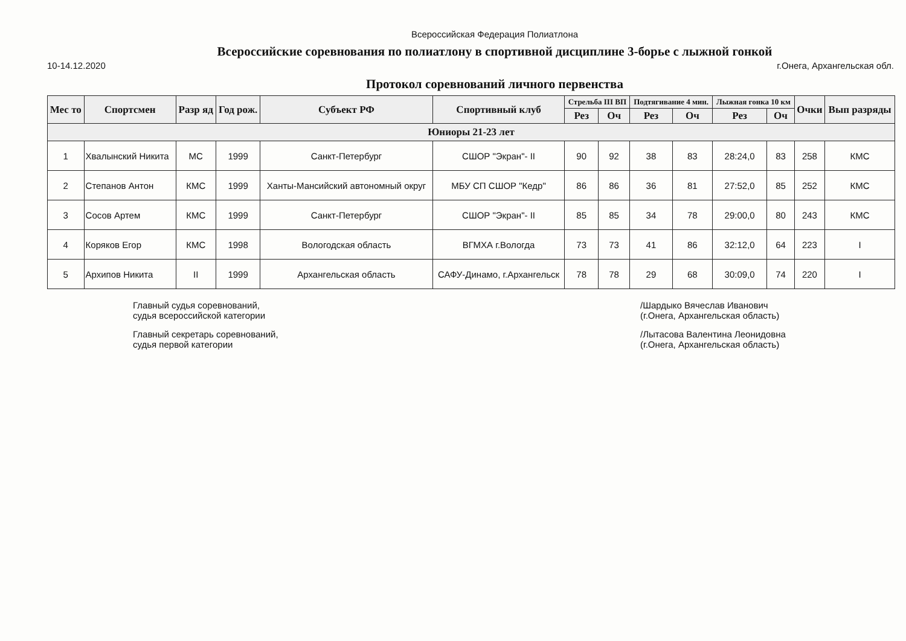Всероссийская Федерация Полиатлона
Всероссийские соревнования по полиатлону в спортивной дисциплине 3-борье с лыжной гонкой
10-14.12.2020 г.Онега, Архангельская обл.
Протокол соревнований личного первенства
| Мес то | Спортсмен | Разр яд | Год рож. | Субъект РФ | Спортивный клуб | Стрельба III ВП | | Подтягивание 4 мин. | | Лыжная гонка 10 км | | Очки | Вып разряды |
| --- | --- | --- | --- | --- | --- | --- | --- | --- | --- | --- | --- | --- | --- |
| | | | | | | Рез | Оч | Рез | Оч | Рез | Оч | | |
| Юниоры 21-23 лет | | | | | | | | | | | | | |
| 1 | Хвалынский Никита | МС | 1999 | Санкт-Петербург | СШОР "Экран"- II | 90 | 92 | 38 | 83 | 28:24,0 | 83 | 258 | КМС |
| 2 | Степанов Антон | КМС | 1999 | Ханты-Мансийский автономный округ | МБУ СП СШОР "Кедр" | 86 | 86 | 36 | 81 | 27:52,0 | 85 | 252 | КМС |
| 3 | Сосов Артем | КМС | 1999 | Санкт-Петербург | СШОР "Экран"- II | 85 | 85 | 34 | 78 | 29:00,0 | 80 | 243 | КМС |
| 4 | Коряков Егор | КМС | 1998 | Вологодская область | ВГМХА г.Вологда | 73 | 73 | 41 | 86 | 32:12,0 | 64 | 223 | I |
| 5 | Архипов Никита | II | 1999 | Архангельская область | САФУ-Динамо, г.Архангельск | 78 | 78 | 29 | 68 | 30:09,0 | 74 | 220 | I |
Главный судья соревнований,
судья всероссийской категории
Главный секретарь соревнований,
судья первой категории
/Шардыко Вячеслав Иванович
(г.Онега, Архангельская область)
/Лытасова Валентина Леонидовна
(г.Онега, Архангельская область)